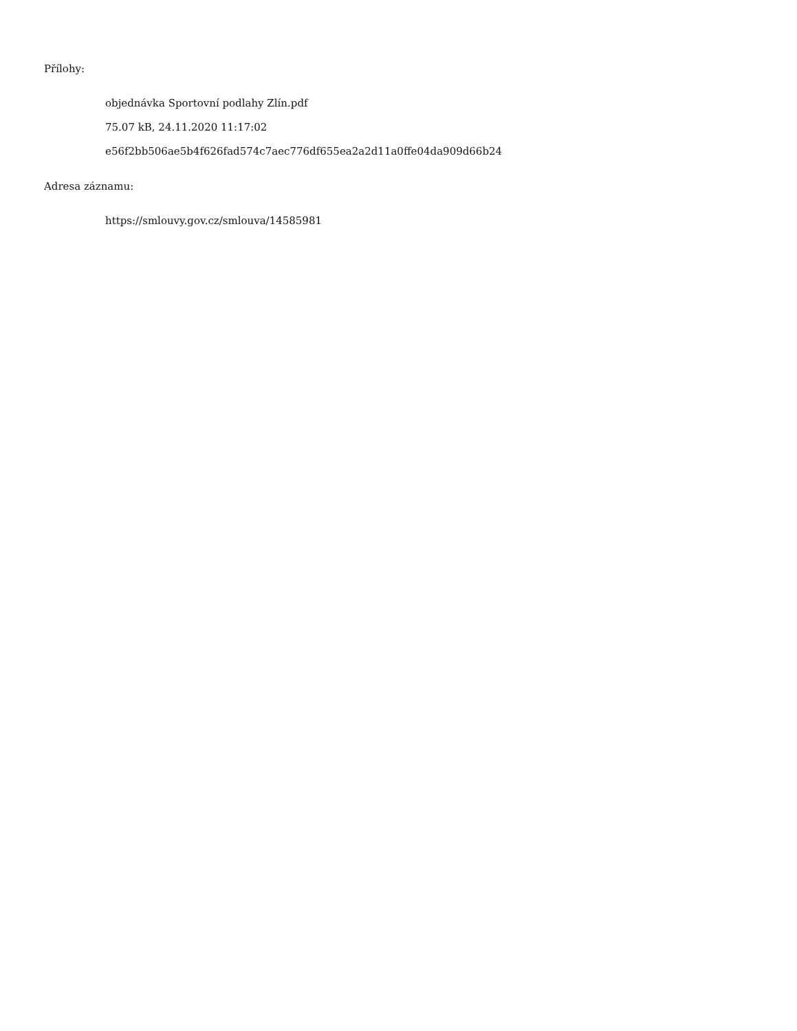Přílohy:
objednávka Sportovní podlahy Zlín.pdf
75.07 kB, 24.11.2020 11:17:02
e56f2bb506ae5b4f626fad574c7aec776df655ea2a2d11a0ffe04da909d66b24
Adresa záznamu:
https://smlouvy.gov.cz/smlouva/14585981